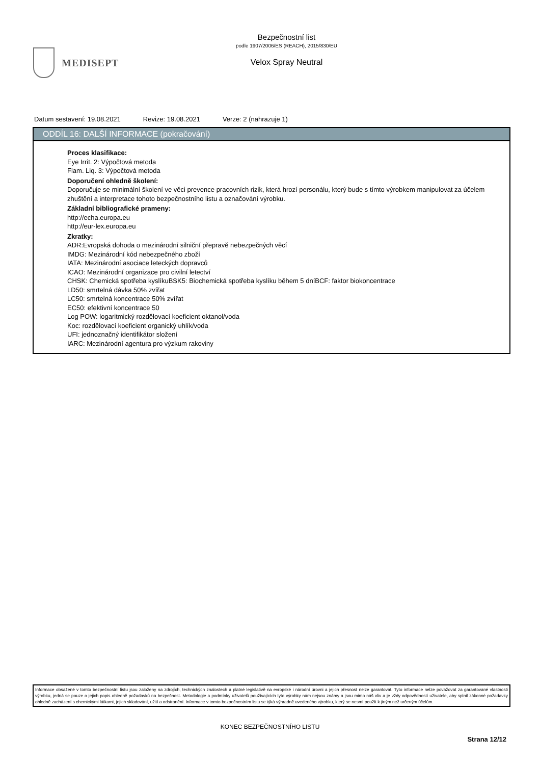MEDISEPT
Bezpečnostní list
podle 1907/2006/ES (REACH), 2015/830/EU
Velox Spray Neutral
Datum sestavení: 19.08.2021 Revize: 19.08.2021 Verze: 2 (nahrazuje 1)
ODDÍL 16: DALŠÍ INFORMACE (pokračování)
Proces klasifikace:
Eye Irrit. 2: Výpočtová metoda
Flam. Liq. 3: Výpočtová metoda
Doporučení ohledně školení:
Doporučuje se minimální školení ve věci prevence pracovních rizik, která hrozí personálu, který bude s tímto výrobkem manipulovat za účelem zhuštění a interpretace tohoto bezpečnostního listu a označování výrobku.
Základní bibliografické prameny:
http://echa.europa.eu
http://eur-lex.europa.eu
Zkratky:
ADR:Evropská dohoda o mezinárodní silniční přepravě nebezpečných věcí
IMDG: Mezinárodní kód nebezpečného zboží
IATA: Mezinárodní asociace leteckých dopravců
ICAO: Mezinárodní organizace pro civilní letectví
CHSK: Chemická spotřeba kyslíkuBSK5: Biochemická spotřeba kyslíku během 5 dníBCF: faktor biokoncentrace
LD50: smrtelná dávka 50% zvířat
LC50: smrtelná koncentrace 50% zvířat
EC50: efektivní koncentrace 50
Log POW: logaritmický rozdělovací koeficient oktanol/voda
Koc: rozdělovací koeficient organický uhlík/voda
UFI: jednoznačný identifikátor složení
IARC: Mezinárodní agentura pro výzkum rakoviny
Informace obsažené v tomto bezpečnostní listu jsou založeny na zdrojích, technických znalostech a platné legislativě na evropské i národní úrovni a jejich přesnost nelze garantovat. Tyto informace nelze považovat za garantované vlastnosti výrobku, jedná se pouze o jejich popis ohledně požadavků na bezpečnost. Metodologie a podmínky uživatelů používajících tyto výrobky nám nejsou známy a jsou mimo náš vliv a je vždy odpovědností uživatele, aby splnil zákonné požadavky ohledně zacházení s chemickými látkami, jejich skladování, užití a odstranění. Informace v tomto bezpečnostním listu se týká výhradně uvedeného výrobku, který se nesmí použít k jiným než určeným účelům.
KONEC BEZPEČNOSTNÍHO LISTU
Strana 12/12